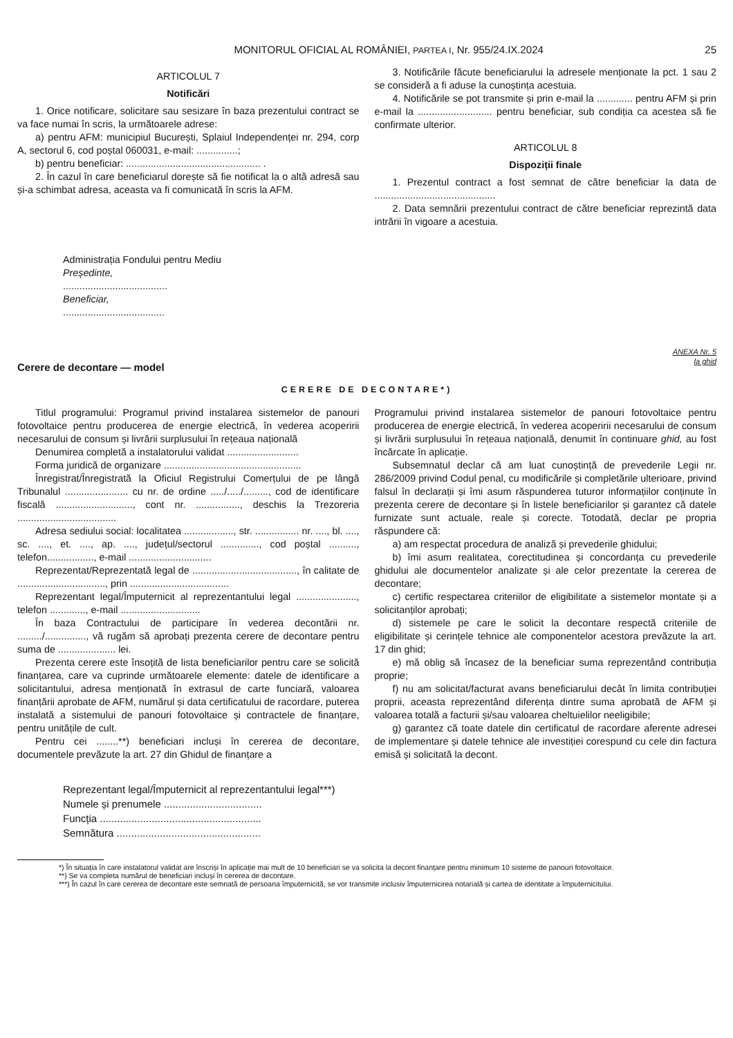MONITORUL OFICIAL AL ROMÂNIEI, PARTEA I, Nr. 955/24.IX.2024 25
ARTICOLUL 7
Notificări
1. Orice notificare, solicitare sau sesizare în baza prezentului contract se va face numai în scris, la următoarele adrese:
a) pentru AFM: municipiul București, Splaiul Independenței nr. 294, corp A, sectorul 6, cod poștal 060031, e-mail: ...............;
b) pentru beneficiar: ................................................. .
2. În cazul în care beneficiarul dorește să fie notificat la o altă adresă sau și-a schimbat adresa, aceasta va fi comunicată în scris la AFM.
3. Notificările făcute beneficiarului la adresele menționate la pct. 1 sau 2 se consideră a fi aduse la cunoștința acestuia.
4. Notificările se pot transmite și prin e-mail la ............. pentru AFM și prin e-mail la ........................... pentru beneficiar, sub condiția ca acestea să fie confirmate ulterior.
ARTICOLUL 8
Dispoziții finale
1. Prezentul contract a fost semnat de către beneficiar la data de ............................................
2. Data semnării prezentului contract de către beneficiar reprezintă data intrării în vigoare a acestuia.
Administrația Fondului pentru Mediu
Președinte,
......................................
Beneficiar,
.....................................
ANEXA Nr. 5
la ghid
Cerere de decontare — model
CERERE DE DECONTARE*)
Titlul programului: Programul privind instalarea sistemelor de panouri fotovoltaice pentru producerea de energie electrică, în vederea acoperirii necesarului de consum și livrării surplusului în rețeaua națională
Denumirea completă a instalatorului validat ..........................
Forma juridică de organizare ..................................................
Înregistrat/Înregistrată la Oficiul Registrului Comerțului de pe lângă Tribunalul ....................... cu nr. de ordine ...../...../........., cod de identificare fiscală ............................, cont nr. ................, deschis la Trezoreria ....................................
Adresa sediului social: localitatea .................., str. ................ nr. ...., bl. ...., sc. ...., et. ...., ap. ...., județul/sectorul .............., cod poștal .........., telefon................., e-mail ..............................
Reprezentat/Reprezentată legal de ......................................, în calitate de ................................, prin ....................................
Reprezentant legal/Împuternicit al reprezentantului legal ......................, telefon ............., e-mail .............................
În baza Contractului de participare în vederea decontării nr. ........./..............., vă rugăm să aprobați prezenta cerere de decontare pentru suma de ..................... lei.
Prezenta cerere este însoțită de lista beneficiarilor pentru care se solicită finanțarea, care va cuprinde următoarele elemente: datele de identificare a solicitantului, adresa menționată în extrasul de carte funciară, valoarea finanțării aprobate de AFM, numărul și data certificatului de racordare, puterea instalată a sistemului de panouri fotovoltaice și contractele de finanțare, pentru unitățile de cult.
Pentru cei ........**) beneficiari incluși în cererea de decontare, documentele prevăzute la art. 27 din Ghidul de finanțare a
Programului privind instalarea sistemelor de panouri fotovoltaice pentru producerea de energie electrică, în vederea acoperirii necesarului de consum și livrării surplusului în rețeaua națională, denumit în continuare ghid, au fost încărcate în aplicație.
Subsemnatul declar că am luat cunoștință de prevederile Legii nr. 286/2009 privind Codul penal, cu modificările și completările ulterioare, privind falsul în declarații și îmi asum răspunderea tuturor informațiilor conținute în prezenta cerere de decontare și în listele beneficiarilor și garantez că datele furnizate sunt actuale, reale și corecte. Totodată, declar pe propria răspundere că:
a) am respectat procedura de analiză și prevederile ghidului;
b) îmi asum realitatea, corectitudinea și concordanța cu prevederile ghidului ale documentelor analizate și ale celor prezentate la cererea de decontare;
c) certific respectarea criteriilor de eligibilitate a sistemelor montate și a solicitanților aprobați;
d) sistemele pe care le solicit la decontare respectă criteriile de eligibilitate și cerințele tehnice ale componentelor acestora prevăzute la art. 17 din ghid;
e) mă oblig să încasez de la beneficiar suma reprezentând contribuția proprie;
f) nu am solicitat/facturat avans beneficiarului decât în limita contribuției proprii, aceasta reprezentând diferența dintre suma aprobată de AFM și valoarea totală a facturii și/sau valoarea cheltuielilor neeligibile;
g) garantez că toate datele din certificatul de racordare aferente adresei de implementare și datele tehnice ale investiției corespund cu cele din factura emisă și solicitată la decont.
Reprezentant legal/Împuternicit al reprezentantului legal***)
Numele și prenumele ..................................
Funcția ........................................................
Semnătura ..................................................
*) În situația în care instalatorul validat are înscriși în aplicație mai mult de 10 beneficiari se va solicita la decont finanțare pentru minimum 10 sisteme de panouri fotovoltaice.
**) Se va completa numărul de beneficiari incluși în cererea de decontare.
***) În cazul în care cererea de decontare este semnată de persoana împuternicită, se vor transmite inclusiv împuternicirea notarială și cartea de identitate a împuternicitului.